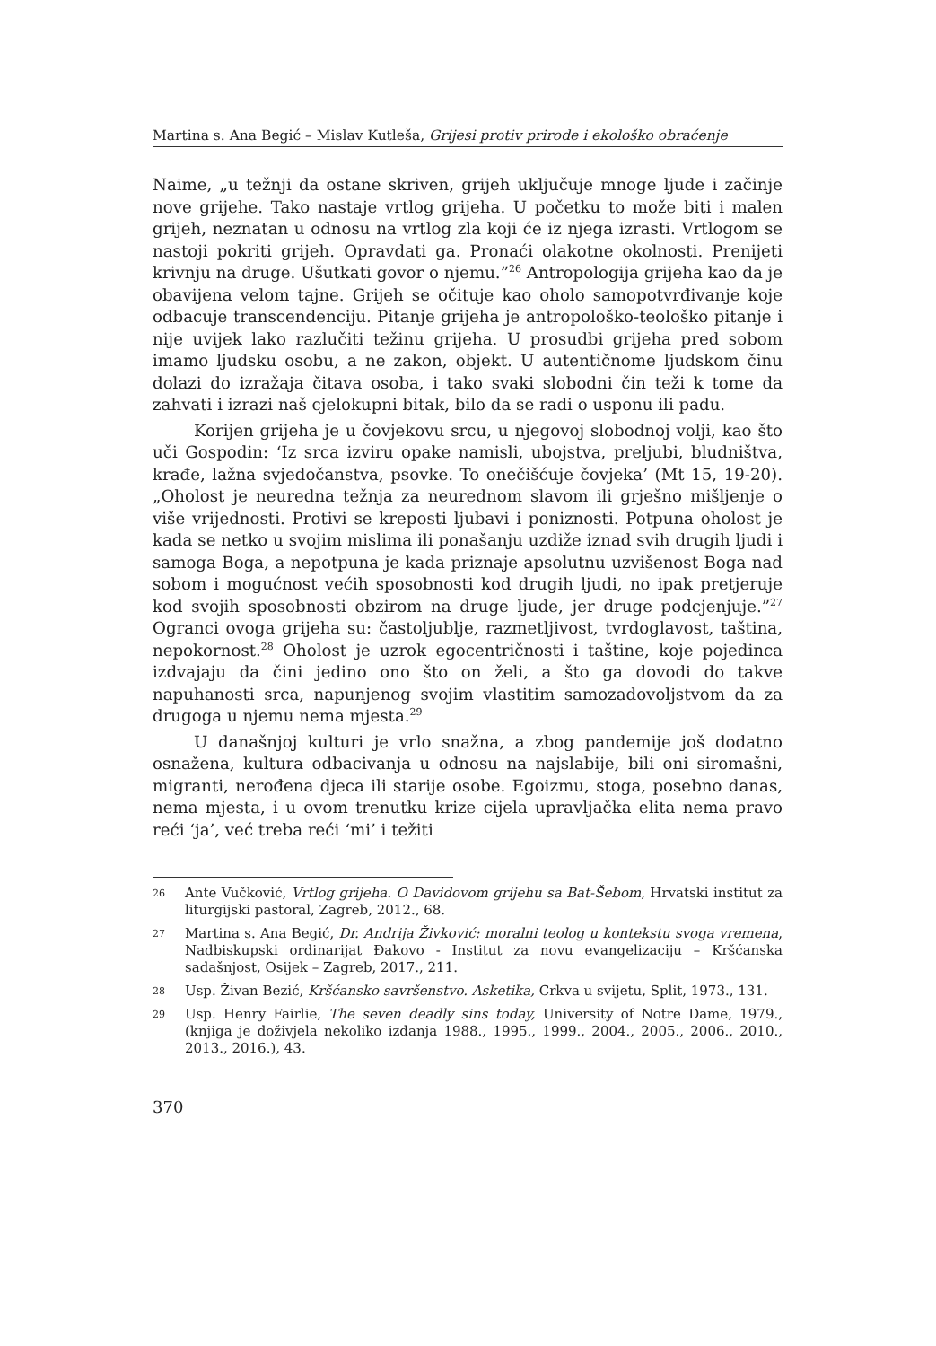Martina s. Ana Begić – Mislav Kutleša, Grijesi protiv prirode i ekološko obraćenje
Naime, „u težnji da ostane skriven, grijeh uključuje mnoge ljude i začinje nove grijehe. Tako nastaje vrtlog grijeha. U početku to može biti i malen grijeh, neznatan u odnosu na vrtlog zla koji će iz njega izrasti. Vrtlogom se nastoji pokriti grijeh. Opravdati ga. Pronaći olakotne okolnosti. Prenijeti krivnju na druge. Ušutkati govor o njemu.”<sup>26</sup> Antropologija grijeha kao da je obavijena velom tajne. Grijeh se očituje kao oholo samopotvrđivanje koje odbacuje transcendenciju. Pitanje grijeha je antropološko-teološko pitanje i nije uvijek lako razlučiti težinu grijeha. U prosudbi grijeha pred sobom imamo ljudsku osobu, a ne zakon, objekt. U autentičnome ljudskom činu dolazi do izražaja čitava osoba, i tako svaki slobodni čin teži k tome da zahvati i izrazi naš cjelokupni bitak, bilo da se radi o usponu ili padu.
Korijen grijeha je u čovjekovu srcu, u njegovoj slobodnoj volji, kao što uči Gospodin: ‘Iz srca izviru opake namisli, ubojstva, preljubi, bludništva, krađe, lažna svjedočanstva, psovke. To onečišćuje čovjeka’ (Mt 15, 19-20). „Oholost je neuredna težnja za neurednom slavom ili grješno mišljenje o više vrijednosti. Protivi se kreposti ljubavi i poniznosti. Potpuna oholost je kada se netko u svojim mislima ili ponašanju uzdiže iznad svih drugih ljudi i samoga Boga, a nepotpuna je kada priznaje apsolutnu uzvišenost Boga nad sobom i mogućnost većih sposobnosti kod drugih ljudi, no ipak pretjeruje kod svojih sposobnosti obzirom na druge ljude, jer druge podcjenjuje.”<sup>27</sup> Ogranci ovoga grijeha su: častoljublje, razmetljivost, tvrdoglavost, taština, nepokornost.<sup>28</sup> Oholost je uzrok egocentričnosti i taštine, koje pojedinca izdvajaju da čini jedino ono što on želi, a što ga dovodi do takve napuhanosti srca, napunjenog svojim vlastitim samozadovoljstvom da za drugoga u njemu nema mjesta.<sup>29</sup>
U današnjoj kulturi je vrlo snažna, a zbog pandemije još dodatno osnažena, kultura odbacivanja u odnosu na najslabije, bili oni siromašni, migranti, nerođena djeca ili starije osobe. Egoizmu, stoga, posebno danas, nema mjesta, i u ovom trenutku krize cijela upravljačka elita nema pravo reći ‘ja’, već treba reći ‘mi’ i težiti
26 Ante Vučković, Vrtlog grijeha. O Davidovom grijehu sa Bat-Šebom, Hrvatski institut za liturgijski pastoral, Zagreb, 2012., 68.
27 Martina s. Ana Begić, Dr. Andrija Živković: moralni teolog u kontekstu svoga vremena, Nadbiskupski ordinarijat Đakovo - Institut za novu evangelizaciju – Kršćanska sadašnjost, Osijek – Zagreb, 2017., 211.
28 Usp. Živan Bezić, Kršćansko savršenstvo. Asketika, Crkva u svijetu, Split, 1973., 131.
29 Usp. Henry Fairlie, The seven deadly sins today, University of Notre Dame, 1979., (knjiga je doživjela nekoliko izdanja 1988., 1995., 1999., 2004., 2005., 2006., 2010., 2013., 2016.), 43.
370